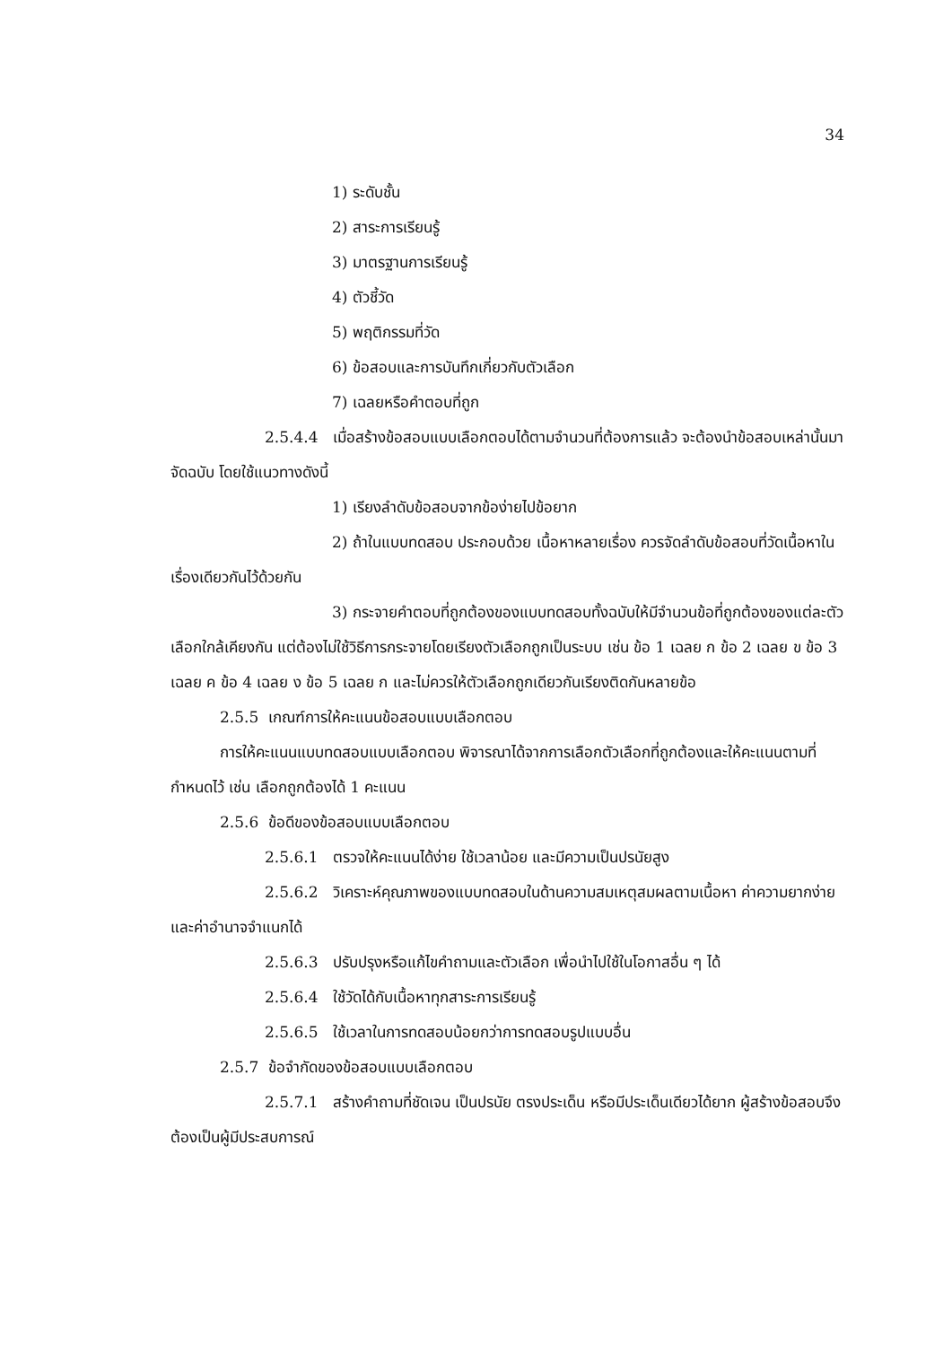34
1) ระดับชั้น
2) สาระการเรียนรู้
3) มาตรฐานการเรียนรู้
4) ตัวชี้วัด
5) พฤติกรรมที่วัด
6) ข้อสอบและการบันทึกเกี่ยวกับตัวเลือก
7) เฉลยหรือคำตอบที่ถูก
2.5.4.4 เมื่อสร้างข้อสอบแบบเลือกตอบได้ตามจำนวนที่ต้องการแล้ว จะต้องนำข้อสอบเหล่านั้นมาจัดฉบับ โดยใช้แนวทางดังนี้
1) เรียงลำดับข้อสอบจากข้อง่ายไปข้อยาก
2) ถ้าในแบบทดสอบ ประกอบด้วย เนื้อหาหลายเรื่อง ควรจัดลำดับข้อสอบที่วัดเนื้อหาในเรื่องเดียวกันไว้ด้วยกัน
3) กระจายคำตอบที่ถูกต้องของแบบทดสอบทั้งฉบับให้มีจำนวนข้อที่ถูกต้องของแต่ละตัวเลือกใกล้เคียงกัน แต่ต้องไม่ใช้วิธีการกระจายโดยเรียงตัวเลือกถูกเป็นระบบ เช่น ข้อ 1 เฉลย ก ข้อ 2 เฉลย ข ข้อ 3 เฉลย ค ข้อ 4 เฉลย ง ข้อ 5 เฉลย ก และไม่ควรให้ตัวเลือกถูกเดียวกันเรียงติดกันหลายข้อ
2.5.5 เกณฑ์การให้คะแนนข้อสอบแบบเลือกตอบ
การให้คะแนนแบบทดสอบแบบเลือกตอบ พิจารณาได้จากการเลือกตัวเลือกที่ถูกต้องและให้คะแนนตามที่กำหนดไว้ เช่น เลือกถูกต้องได้ 1 คะแนน
2.5.6 ข้อดีของข้อสอบแบบเลือกตอบ
2.5.6.1 ตรวจให้คะแนนได้ง่าย ใช้เวลาน้อย และมีความเป็นปรนัยสูง
2.5.6.2 วิเคราะห์คุณภาพของแบบทดสอบในด้านความสมเหตุสมผลตามเนื้อหา ค่าความยากง่าย และค่าอำนาจจำแนกได้
2.5.6.3 ปรับปรุงหรือแก้ไขคำถามและตัวเลือก เพื่อนำไปใช้ในโอกาสอื่น ๆ ได้
2.5.6.4 ใช้วัดได้กับเนื้อหาทุกสาระการเรียนรู้
2.5.6.5 ใช้เวลาในการทดสอบน้อยกว่าการทดสอบรูปแบบอื่น
2.5.7 ข้อจำกัดของข้อสอบแบบเลือกตอบ
2.5.7.1 สร้างคำถามที่ชัดเจน เป็นปรนัย ตรงประเด็น หรือมีประเด็นเดียวได้ยาก ผู้สร้างข้อสอบจึงต้องเป็นผู้มีประสบการณ์